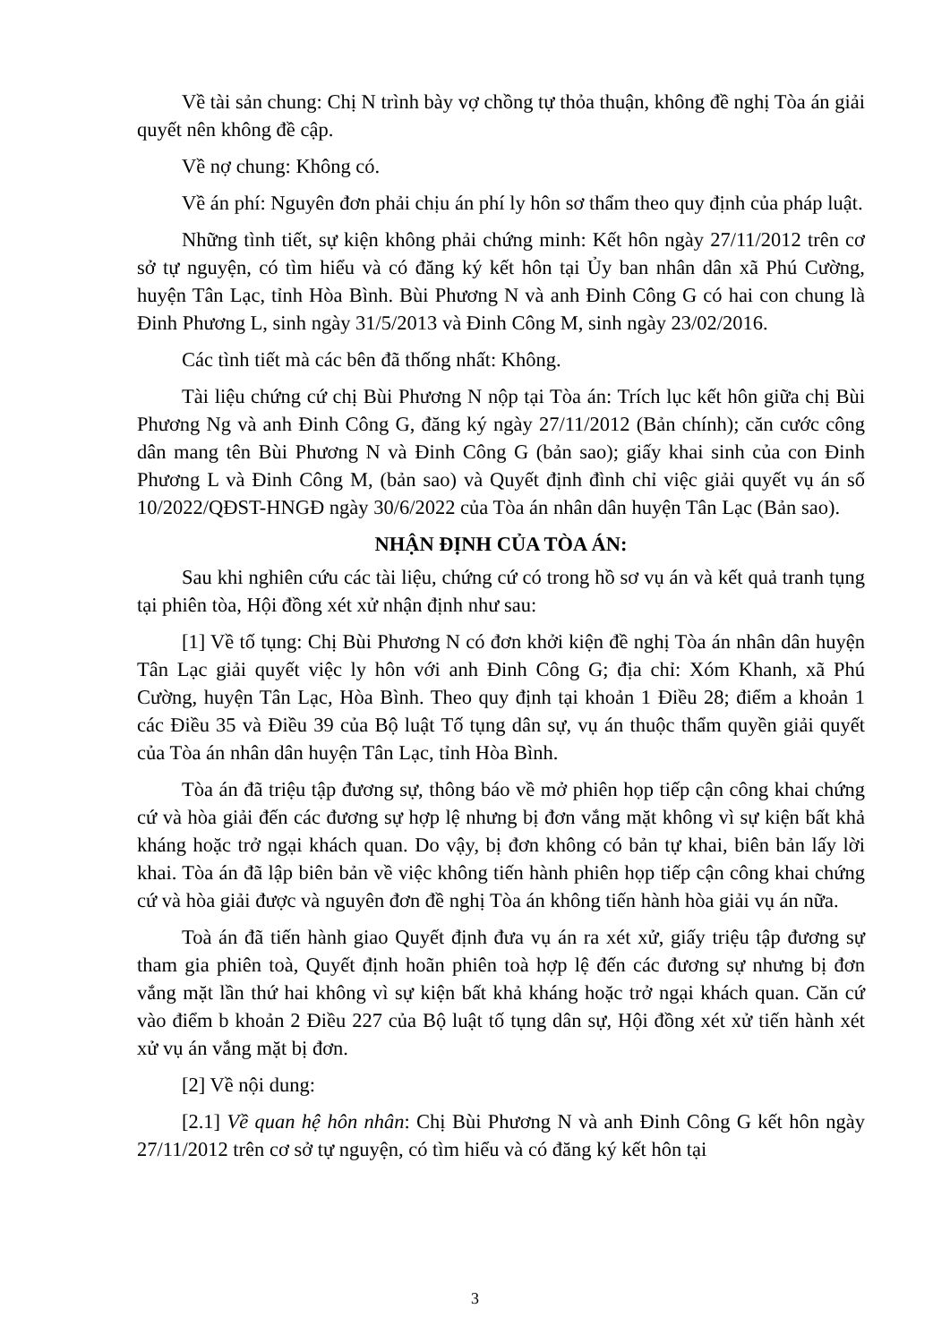Về tài sản chung: Chị N trình bày vợ chồng tự thỏa thuận, không đề nghị Tòa án giải quyết nên không đề cập.
Về nợ chung: Không có.
Về án phí: Nguyên đơn phải chịu án phí ly hôn sơ thẩm theo quy định của pháp luật.
Những tình tiết, sự kiện không phải chứng minh: Kết hôn ngày 27/11/2012 trên cơ sở tự nguyện, có tìm hiểu và có đăng ký kết hôn tại Ủy ban nhân dân xã Phú Cường, huyện Tân Lạc, tỉnh Hòa Bình. Bùi Phương N và anh Đinh Công G có hai con chung là Đinh Phương L, sinh ngày 31/5/2013 và Đinh Công M, sinh ngày 23/02/2016.
Các tình tiết mà các bên đã thống nhất: Không.
Tài liệu chứng cứ chị Bùi Phương N nộp tại Tòa án: Trích lục kết hôn giữa chị Bùi Phương Ng và anh Đinh Công G, đăng ký ngày 27/11/2012 (Bản chính); căn cước công dân mang tên Bùi Phương N và Đinh Công G (bản sao); giấy khai sinh của con Đinh Phương L và Đinh Công M, (bản sao) và Quyết định đình chỉ việc giải quyết vụ án số 10/2022/QĐST-HNGĐ ngày 30/6/2022 của Tòa án nhân dân huyện Tân Lạc (Bản sao).
NHẬN ĐỊNH CỦA TÒA ÁN:
Sau khi nghiên cứu các tài liệu, chứng cứ có trong hồ sơ vụ án và kết quả tranh tụng tại phiên tòa, Hội đồng xét xử nhận định như sau:
[1] Về tố tụng: Chị Bùi Phương N có đơn khởi kiện đề nghị Tòa án nhân dân huyện Tân Lạc giải quyết việc ly hôn với anh Đinh Công G; địa chỉ: Xóm Khanh, xã Phú Cường, huyện Tân Lạc, Hòa Bình. Theo quy định tại khoản 1 Điều 28; điểm a khoản 1 các Điều 35 và Điều 39 của Bộ luật Tố tụng dân sự, vụ án thuộc thẩm quyền giải quyết của Tòa án nhân dân huyện Tân Lạc, tỉnh Hòa Bình.
Tòa án đã triệu tập đương sự, thông báo về mở phiên họp tiếp cận công khai chứng cứ và hòa giải đến các đương sự hợp lệ nhưng bị đơn vắng mặt không vì sự kiện bất khả kháng hoặc trở ngại khách quan. Do vậy, bị đơn không có bản tự khai, biên bản lấy lời khai. Tòa án đã lập biên bản về việc không tiến hành phiên họp tiếp cận công khai chứng cứ và hòa giải được và nguyên đơn đề nghị Tòa án không tiến hành hòa giải vụ án nữa.
Toà án đã tiến hành giao Quyết định đưa vụ án ra xét xử, giấy triệu tập đương sự tham gia phiên toà, Quyết định hoãn phiên toà hợp lệ đến các đương sự nhưng bị đơn vắng mặt lần thứ hai không vì sự kiện bất khả kháng hoặc trở ngại khách quan. Căn cứ vào điểm b khoản 2 Điều 227 của Bộ luật tố tụng dân sự, Hội đồng xét xử tiến hành xét xử vụ án vắng mặt bị đơn.
[2] Về nội dung:
[2.1] Về quan hệ hôn nhân: Chị Bùi Phương N và anh Đinh Công G kết hôn ngày 27/11/2012 trên cơ sở tự nguyện, có tìm hiểu và có đăng ký kết hôn tại
3